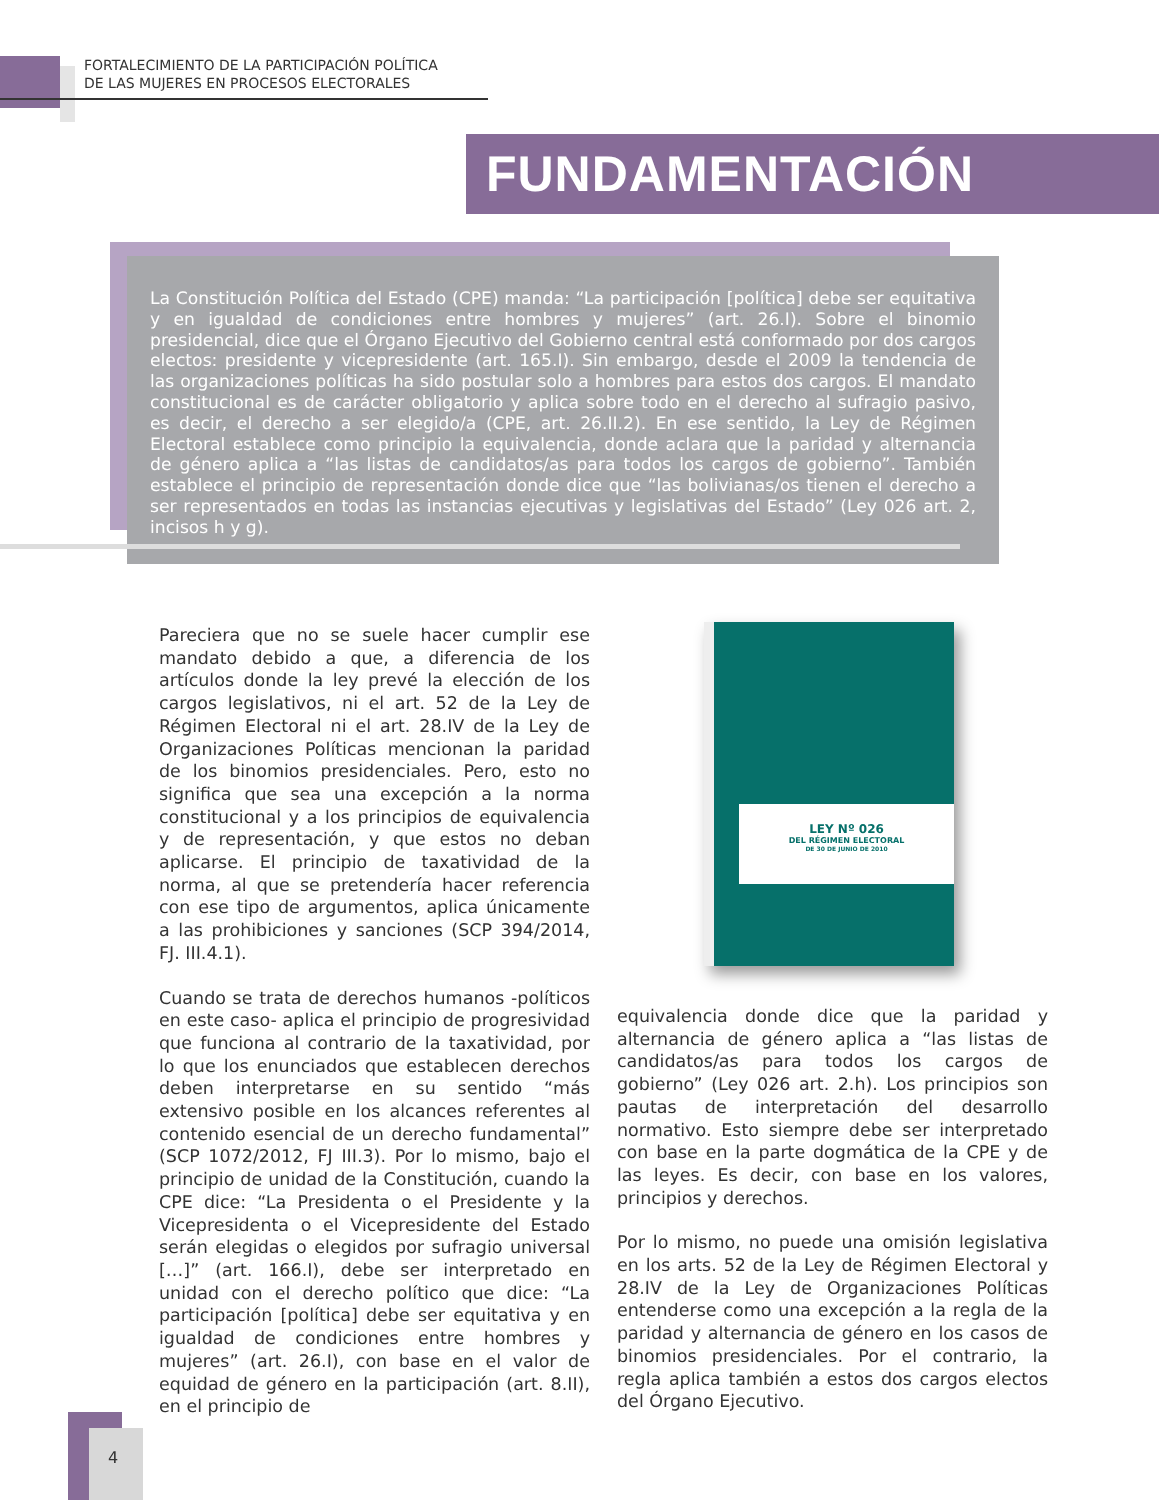FORTALECIMIENTO DE LA PARTICIPACIÓN POLÍTICA
DE LAS MUJERES EN PROCESOS ELECTORALES
FUNDAMENTACIÓN
La Constitución Política del Estado (CPE) manda: “La participación [política] debe ser equitativa y en igualdad de condiciones entre hombres y mujeres” (art. 26.I). Sobre el binomio presidencial, dice que el Órgano Ejecutivo del Gobierno central está conformado por dos cargos electos: presidente y vicepresidente (art. 165.I). Sin embargo, desde el 2009 la tendencia de las organizaciones políticas ha sido postular solo a hombres para estos dos cargos. El mandato constitucional es de carácter obligatorio y aplica sobre todo en el derecho al sufragio pasivo, es decir, el derecho a ser elegido/a (CPE, art. 26.II.2). En ese sentido, la Ley de Régimen Electoral establece como principio la equivalencia, donde aclara que la paridad y alternancia de género aplica a “las listas de candidatos/as para todos los cargos de gobierno”. También establece el principio de representación donde dice que “las bolivianas/os tienen el derecho a ser representados en todas las instancias ejecutivas y legislativas del Estado” (Ley 026 art. 2, incisos h y g).
Pareciera que no se suele hacer cumplir ese mandato debido a que, a diferencia de los artículos donde la ley prevé la elección de los cargos legislativos, ni el art. 52 de la Ley de Régimen Electoral ni el art. 28.IV de la Ley de Organizaciones Políticas mencionan la paridad de los binomios presidenciales. Pero, esto no significa que sea una excepción a la norma constitucional y a los principios de equivalencia y de representación, y que estos no deban aplicarse. El principio de taxatividad de la norma, al que se pretendería hacer referencia con ese tipo de argumentos, aplica únicamente a las prohibiciones y sanciones (SCP 394/2014, FJ. III.4.1).
Cuando se trata de derechos humanos -políticos en este caso- aplica el principio de progresividad que funciona al contrario de la taxatividad, por lo que los enunciados que establecen derechos deben interpretarse en su sentido “más extensivo posible en los alcances referentes al contenido esencial de un derecho fundamental” (SCP 1072/2012, FJ III.3). Por lo mismo, bajo el principio de unidad de la Constitución, cuando la CPE dice: “La Presidenta o el Presidente y la Vicepresidenta o el Vicepresidente del Estado serán elegidas o elegidos por sufragio universal […]” (art. 166.I), debe ser interpretado en unidad con el derecho político que dice: “La participación [política] debe ser equitativa y en igualdad de condiciones entre hombres y mujeres” (art. 26.I), con base en el valor de equidad de género en la participación (art. 8.II), en el principio de
LEY Nº 026
DEL RÉGIMEN ELECTORAL
DE 30 DE JUNIO DE 2010
equivalencia donde dice que la paridad y alternancia de género aplica a “las listas de candidatos/as para todos los cargos de gobierno” (Ley 026 art. 2.h). Los principios son pautas de interpretación del desarrollo normativo. Esto siempre debe ser interpretado con base en la parte dogmática de la CPE y de las leyes. Es decir, con base en los valores, principios y derechos.
Por lo mismo, no puede una omisión legislativa en los arts. 52 de la Ley de Régimen Electoral y 28.IV de la Ley de Organizaciones Políticas entenderse como una excepción a la regla de la paridad y alternancia de género en los casos de binomios presidenciales. Por el contrario, la regla aplica también a estos dos cargos electos del Órgano Ejecutivo.
4